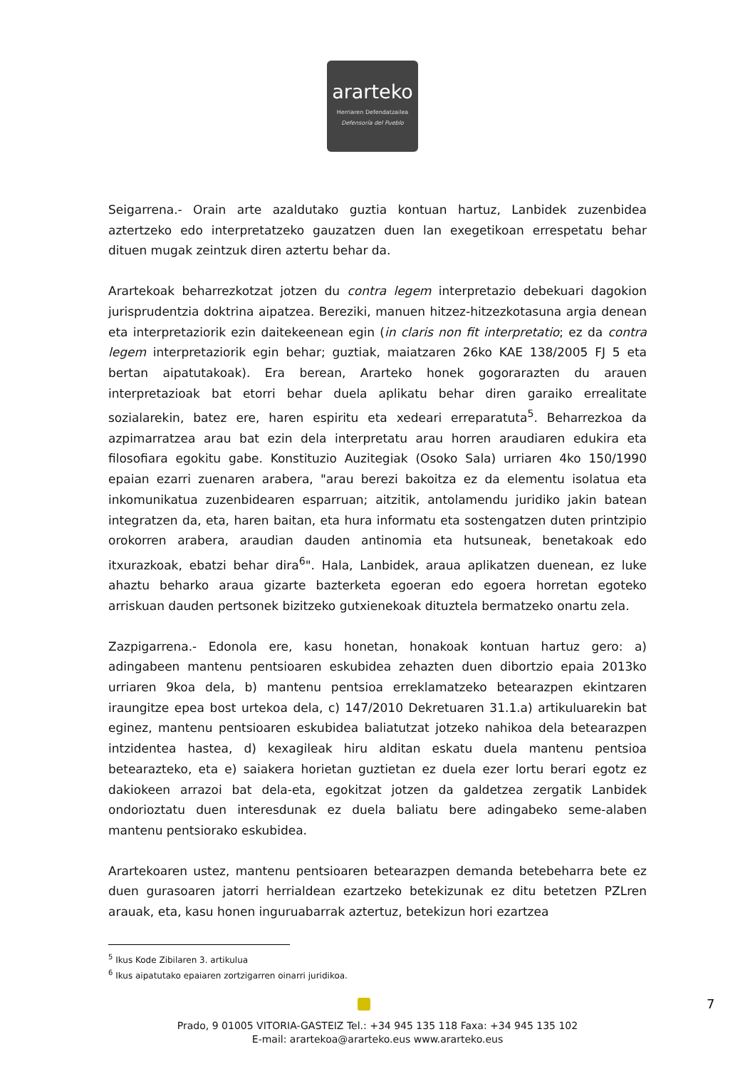ararteko
Herriaren Defendatzailea
Defensoría del Pueblo
Seigarrena.- Orain arte azaldutako guztia kontuan hartuz, Lanbidek zuzenbidea aztertzeko edo interpretatzeko gauzatzen duen lan exegetikoan errespetatu behar dituen mugak zeintzuk diren aztertu behar da.
Arartekoak beharrezkotzat jotzen du contra legem interpretazio debekuari dagokion jurisprudentzia doktrina aipatzea. Bereziki, manuen hitzez-hitzezkotasuna argia denean eta interpretaziorik ezin daitekeenean egin (in claris non fit interpretatio; ez da contra legem interpretaziorik egin behar; guztiak, maiatzaren 26ko KAE 138/2005 FJ 5 eta bertan aipatutakoak). Era berean, Ararteko honek gogorarazten du arauen interpretazioak bat etorri behar duela aplikatu behar diren garaiko errealitate sozialarekin, batez ere, haren espiritu eta xedeari erreparatuta<sup>5</sup>. Beharrezkoa da azpimarratzea arau bat ezin dela interpretatu arau horren araudiaren edukira eta filosofiara egokitu gabe. Konstituzio Auzitegiak (Osoko Sala) urriaren 4ko 150/1990 epaian ezarri zuenaren arabera, "arau berezi bakoitza ez da elementu isolatua eta inkomunikatua zuzenbidearen esparruan; aitzitik, antolamendu juridiko jakin batean integratzen da, eta, haren baitan, eta hura informatu eta sostengatzen duten printzipio orokorren arabera, araudian dauden antinomia eta hutsuneak, benetakoak edo itxurazkoak, ebatzi behar dira<sup>6</sup>". Hala, Lanbidek, araua aplikatzen duenean, ez luke ahaztu beharko araua gizarte bazterketa egoeran edo egoera horretan egoteko arriskuan dauden pertsonek bizitzeko gutxienekoak dituztela bermatzeko onartu zela.
Zazpigarrena.- Edonola ere, kasu honetan, honakoak kontuan hartuz gero: a) adingabeen mantenu pentsioaren eskubidea zehazten duen dibortzio epaia 2013ko urriaren 9koa dela, b) mantenu pentsioa erreklamatzeko betearazpen ekintzaren iraungitze epea bost urtekoa dela, c) 147/2010 Dekretuaren 31.1.a) artikuluarekin bat eginez, mantenu pentsioaren eskubidea baliatutzat jotzeko nahikoa dela betearazpen intzidentea hastea, d) kexagileak hiru alditan eskatu duela mantenu pentsioa betearazteko, eta e) saiakera horietan guztietan ez duela ezer lortu berari egotz ez dakiokeen arrazoi bat dela-eta, egokitzat jotzen da galdetzea zergatik Lanbidek ondorioztatu duen interesdunak ez duela baliatu bere adingabeko seme-alaben mantenu pentsiorako eskubidea.
Arartekoaren ustez, mantenu pentsioaren betearazpen demanda betebeharra bete ez duen gurasoaren jatorri herrialdean ezartzeko betekizunak ez ditu betetzen PZLren arauak, eta, kasu honen inguruabarrak aztertuz, betekizun hori ezartzea
<sup>5</sup> Ikus Kode Zibilaren 3. artikulua
<sup>6</sup> Ikus aipatutako epaiaren zortzigarren oinarri juridikoa.
7
Prado, 9 01005 VITORIA-GASTEIZ Tel.: +34 945 135 118 Faxa: +34 945 135 102
E-mail: arartekoa@ararteko.eus www.ararteko.eus